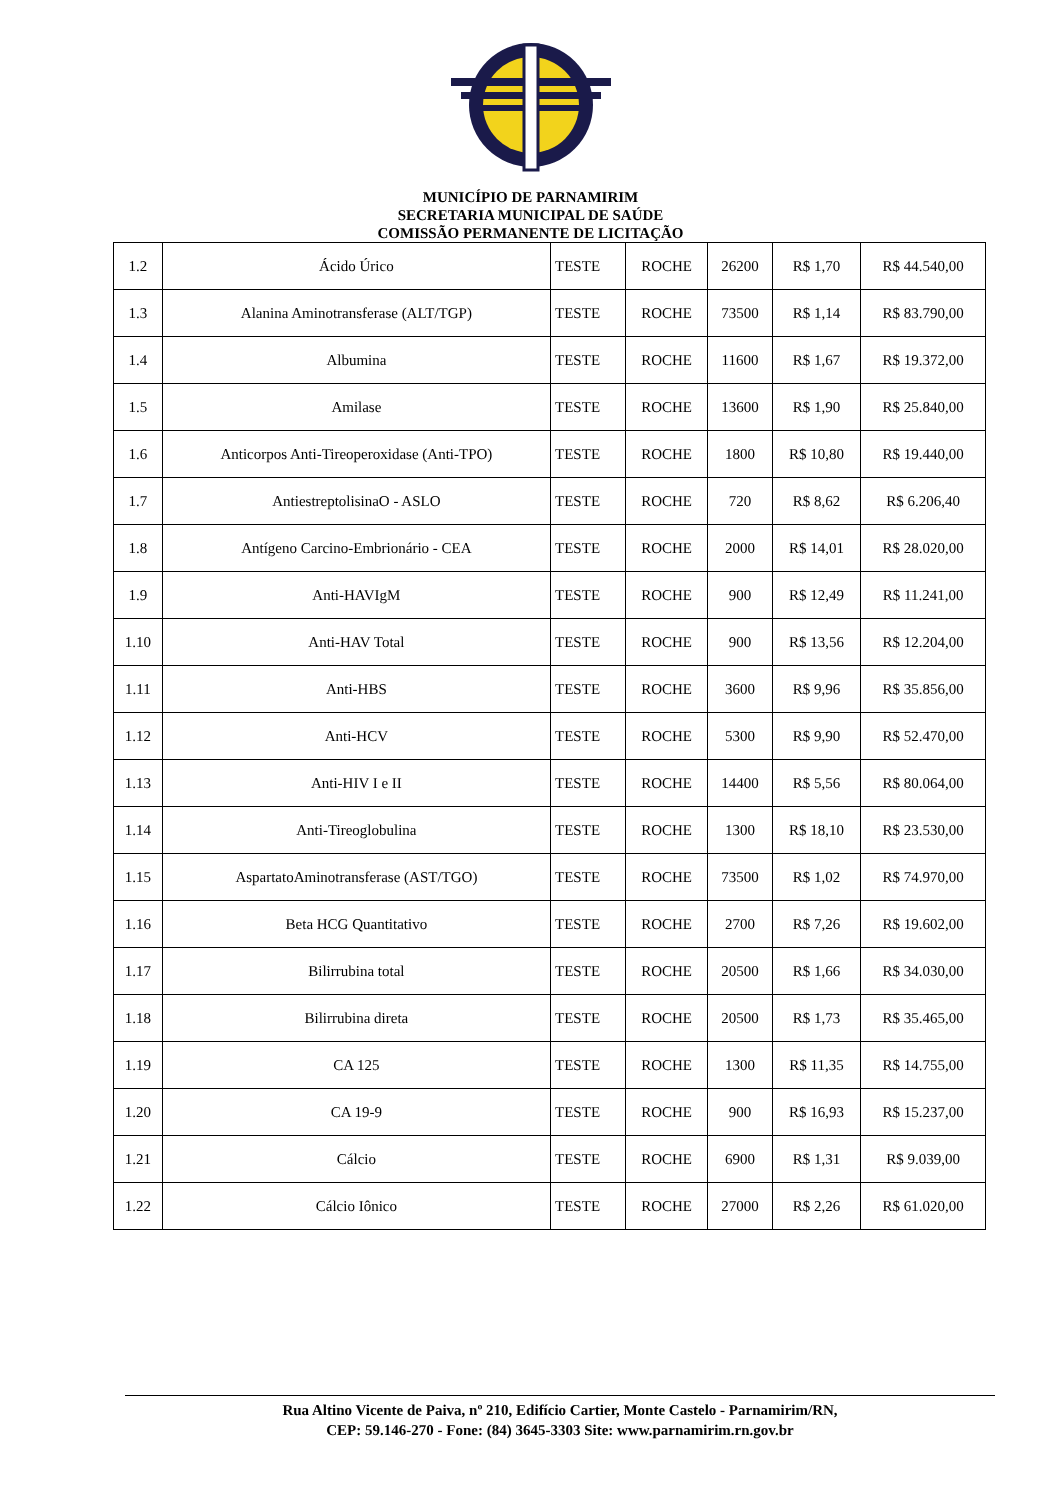MUNICÍPIO DE PARNAMIRIM
SECRETARIA MUNICIPAL DE SAÚDE
COMISSÃO PERMANENTE DE LICITAÇÃO
| 1.2 | Ácido Úrico | TESTE | ROCHE | 26200 | R$ 1,70 | R$ 44.540,00 |
| 1.3 | Alanina Aminotransferase (ALT/TGP) | TESTE | ROCHE | 73500 | R$ 1,14 | R$ 83.790,00 |
| 1.4 | Albumina | TESTE | ROCHE | 11600 | R$ 1,67 | R$ 19.372,00 |
| 1.5 | Amilase | TESTE | ROCHE | 13600 | R$ 1,90 | R$ 25.840,00 |
| 1.6 | Anticorpos Anti-Tireoperoxidase (Anti-TPO) | TESTE | ROCHE | 1800 | R$ 10,80 | R$ 19.440,00 |
| 1.7 | AntiestreptolisinaO - ASLO | TESTE | ROCHE | 720 | R$ 8,62 | R$ 6.206,40 |
| 1.8 | Antígeno Carcino-Embrionário - CEA | TESTE | ROCHE | 2000 | R$ 14,01 | R$ 28.020,00 |
| 1.9 | Anti-HAVIgM | TESTE | ROCHE | 900 | R$ 12,49 | R$ 11.241,00 |
| 1.10 | Anti-HAV Total | TESTE | ROCHE | 900 | R$ 13,56 | R$ 12.204,00 |
| 1.11 | Anti-HBS | TESTE | ROCHE | 3600 | R$ 9,96 | R$ 35.856,00 |
| 1.12 | Anti-HCV | TESTE | ROCHE | 5300 | R$ 9,90 | R$ 52.470,00 |
| 1.13 | Anti-HIV I e II | TESTE | ROCHE | 14400 | R$ 5,56 | R$ 80.064,00 |
| 1.14 | Anti-Tireoglobulina | TESTE | ROCHE | 1300 | R$ 18,10 | R$ 23.530,00 |
| 1.15 | AspartatoAminotransferase (AST/TGO) | TESTE | ROCHE | 73500 | R$ 1,02 | R$ 74.970,00 |
| 1.16 | Beta HCG Quantitativo | TESTE | ROCHE | 2700 | R$ 7,26 | R$ 19.602,00 |
| 1.17 | Bilirrubina total | TESTE | ROCHE | 20500 | R$ 1,66 | R$ 34.030,00 |
| 1.18 | Bilirrubina direta | TESTE | ROCHE | 20500 | R$ 1,73 | R$ 35.465,00 |
| 1.19 | CA 125 | TESTE | ROCHE | 1300 | R$ 11,35 | R$ 14.755,00 |
| 1.20 | CA 19-9 | TESTE | ROCHE | 900 | R$ 16,93 | R$ 15.237,00 |
| 1.21 | Cálcio | TESTE | ROCHE | 6900 | R$ 1,31 | R$ 9.039,00 |
| 1.22 | Cálcio Iônico | TESTE | ROCHE | 27000 | R$ 2,26 | R$ 61.020,00 |
Rua Altino Vicente de Paiva, nº 210, Edifício Cartier, Monte Castelo - Parnamirim/RN,
CEP: 59.146-270 - Fone: (84) 3645-3303 Site: www.parnamirim.rn.gov.br